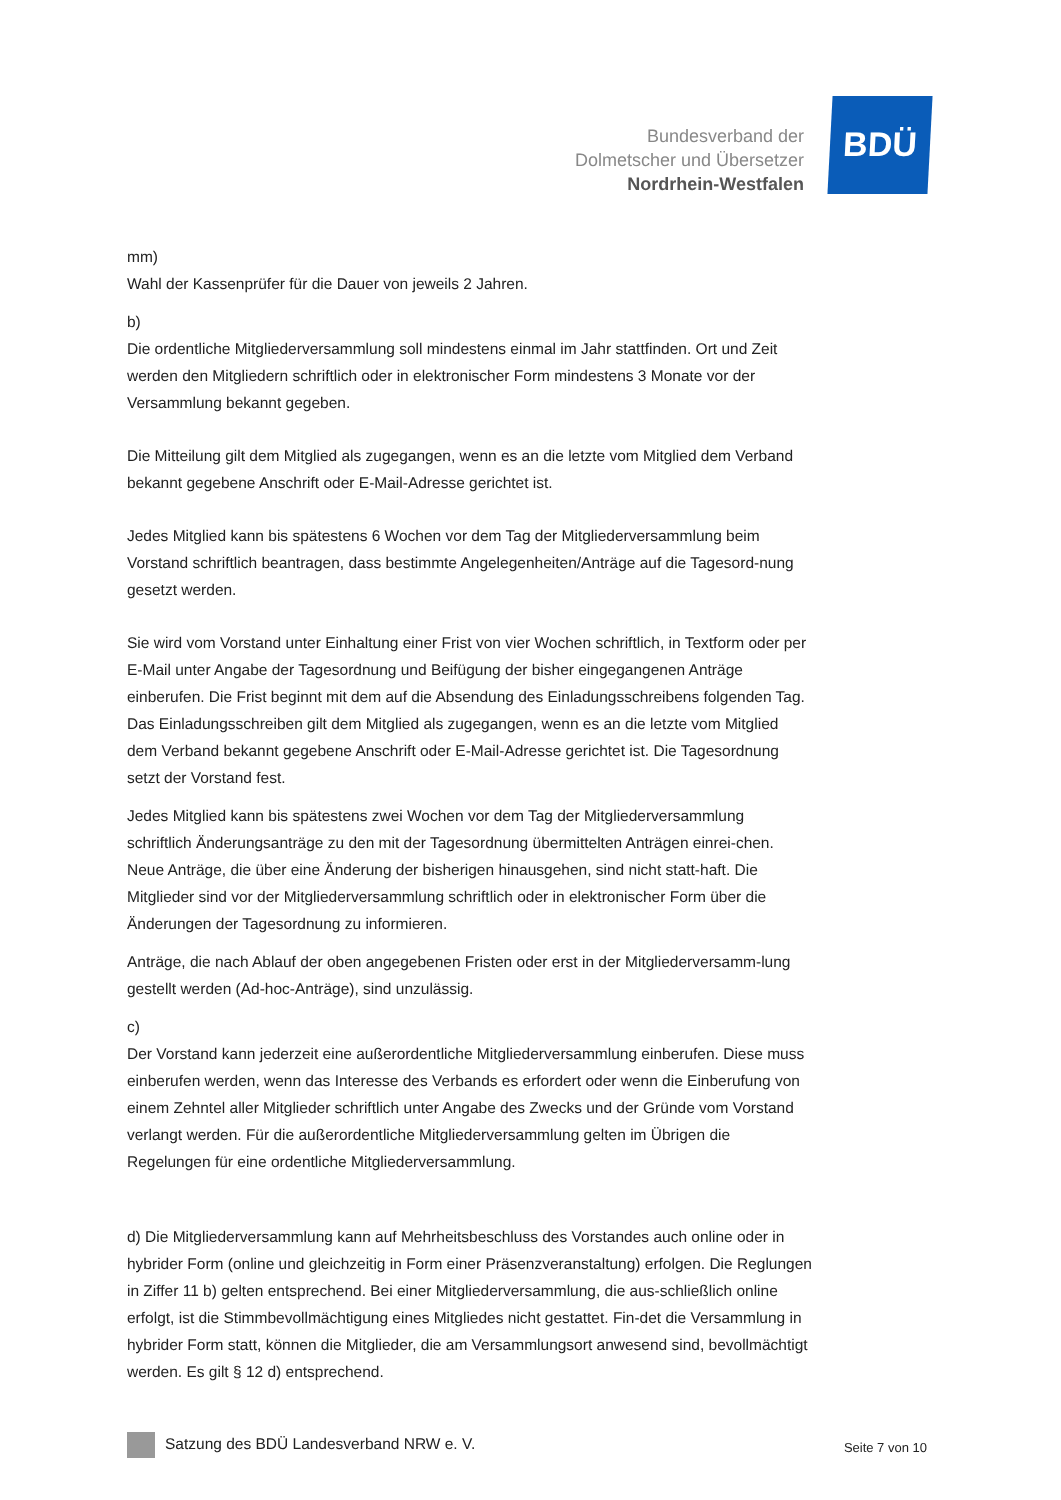Bundesverband der
Dolmetscher und Übersetzer
Nordrhein-Westfalen
BDÜ
mm)
Wahl der Kassenprüfer für die Dauer von jeweils 2 Jahren.
b)
Die ordentliche Mitgliederversammlung soll mindestens einmal im Jahr stattfinden. Ort und Zeit werden den Mitgliedern schriftlich oder in elektronischer Form mindestens 3 Monate vor der Versammlung bekannt gegeben.
Die Mitteilung gilt dem Mitglied als zugegangen, wenn es an die letzte vom Mitglied dem Verband bekannt gegebene Anschrift oder E-Mail-Adresse gerichtet ist.
Jedes Mitglied kann bis spätestens 6 Wochen vor dem Tag der Mitgliederversammlung beim Vorstand schriftlich beantragen, dass bestimmte Angelegenheiten/Anträge auf die Tagesord-nung gesetzt werden.
Sie wird vom Vorstand unter Einhaltung einer Frist von vier Wochen schriftlich, in Textform oder per E-Mail unter Angabe der Tagesordnung und Beifügung der bisher eingegangenen Anträge einberufen. Die Frist beginnt mit dem auf die Absendung des Einladungsschreibens folgenden Tag. Das Einladungsschreiben gilt dem Mitglied als zugegangen, wenn es an die letzte vom Mitglied dem Verband bekannt gegebene Anschrift oder E-Mail-Adresse gerichtet ist. Die Tagesordnung setzt der Vorstand fest.
Jedes Mitglied kann bis spätestens zwei Wochen vor dem Tag der Mitgliederversammlung schriftlich Änderungsanträge zu den mit der Tagesordnung übermittelten Anträgen einrei-chen. Neue Anträge, die über eine Änderung der bisherigen hinausgehen, sind nicht statt-haft. Die Mitglieder sind vor der Mitgliederversammlung schriftlich oder in elektronischer Form über die Änderungen der Tagesordnung zu informieren.
Anträge, die nach Ablauf der oben angegebenen Fristen oder erst in der Mitgliederversamm-lung gestellt werden (Ad-hoc-Anträge), sind unzulässig.
c)
Der Vorstand kann jederzeit eine außerordentliche Mitgliederversammlung einberufen. Diese muss einberufen werden, wenn das Interesse des Verbands es erfordert oder wenn die Einberufung von einem Zehntel aller Mitglieder schriftlich unter Angabe des Zwecks und der Gründe vom Vorstand verlangt werden. Für die außerordentliche Mitgliederversammlung gelten im Übrigen die Regelungen für eine ordentliche Mitgliederversammlung.
d) Die Mitgliederversammlung kann auf Mehrheitsbeschluss des Vorstandes auch online oder in hybrider Form (online und gleichzeitig in Form einer Präsenzveranstaltung) erfolgen. Die Reglungen in Ziffer 11 b) gelten entsprechend. Bei einer Mitgliederversammlung, die aus-schließlich online erfolgt, ist die Stimmbevollmächtigung eines Mitgliedes nicht gestattet. Fin-det die Versammlung in hybrider Form statt, können die Mitglieder, die am Versammlungsort anwesend sind, bevollmächtigt werden. Es gilt § 12 d) entsprechend.
Satzung des BDÜ Landesverband NRW e. V. Seite 7 von 10